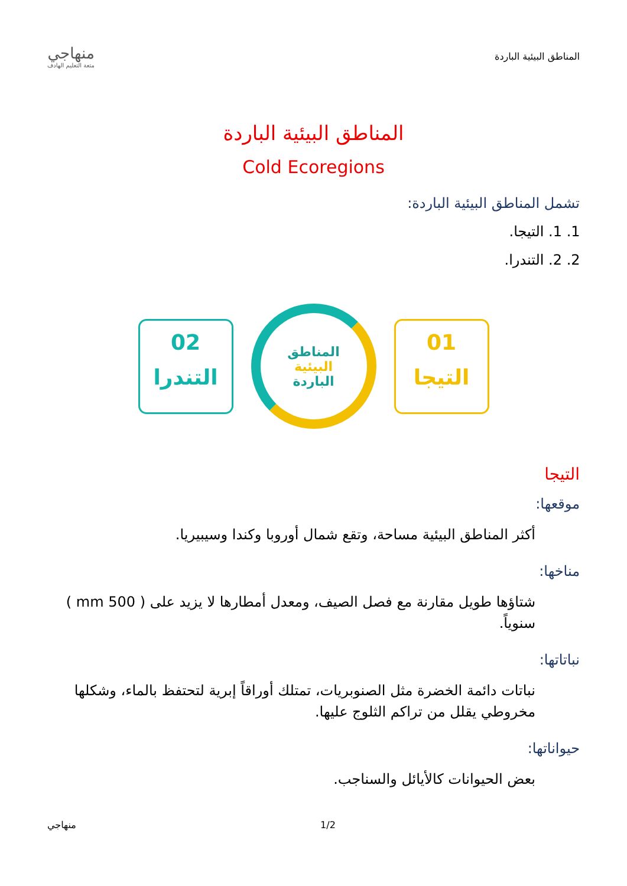المناطق البيئية الباردة
منهاجي
متعة التعليم الهادف
المناطق البيئية الباردة
Cold Ecoregions
تشمل المناطق البيئية الباردة:
1. 1. التيجا.
2. 2. التندرا.
02
التندرا
المناطق
البيئية
الباردة
01
التيجا
التيجا
موقعها:
أكثر المناطق البيئية مساحة، وتقع شمال أوروبا وكندا وسيبيريا.
مناخها:
شتاؤها طويل مقارنة مع فصل الصيف، ومعدل أمطارها لا يزيد على ( 500 mm ) سنوياً.
نباتاتها:
نباتات دائمة الخضرة مثل الصنوبريات، تمتلك أوراقاً إبرية لتحتفظ بالماء، وشكلها مخروطي يقلل من تراكم الثلوج عليها.
حيواناتها:
بعض الحيوانات كالأيائل والسناجب.
1/2 منهاجي